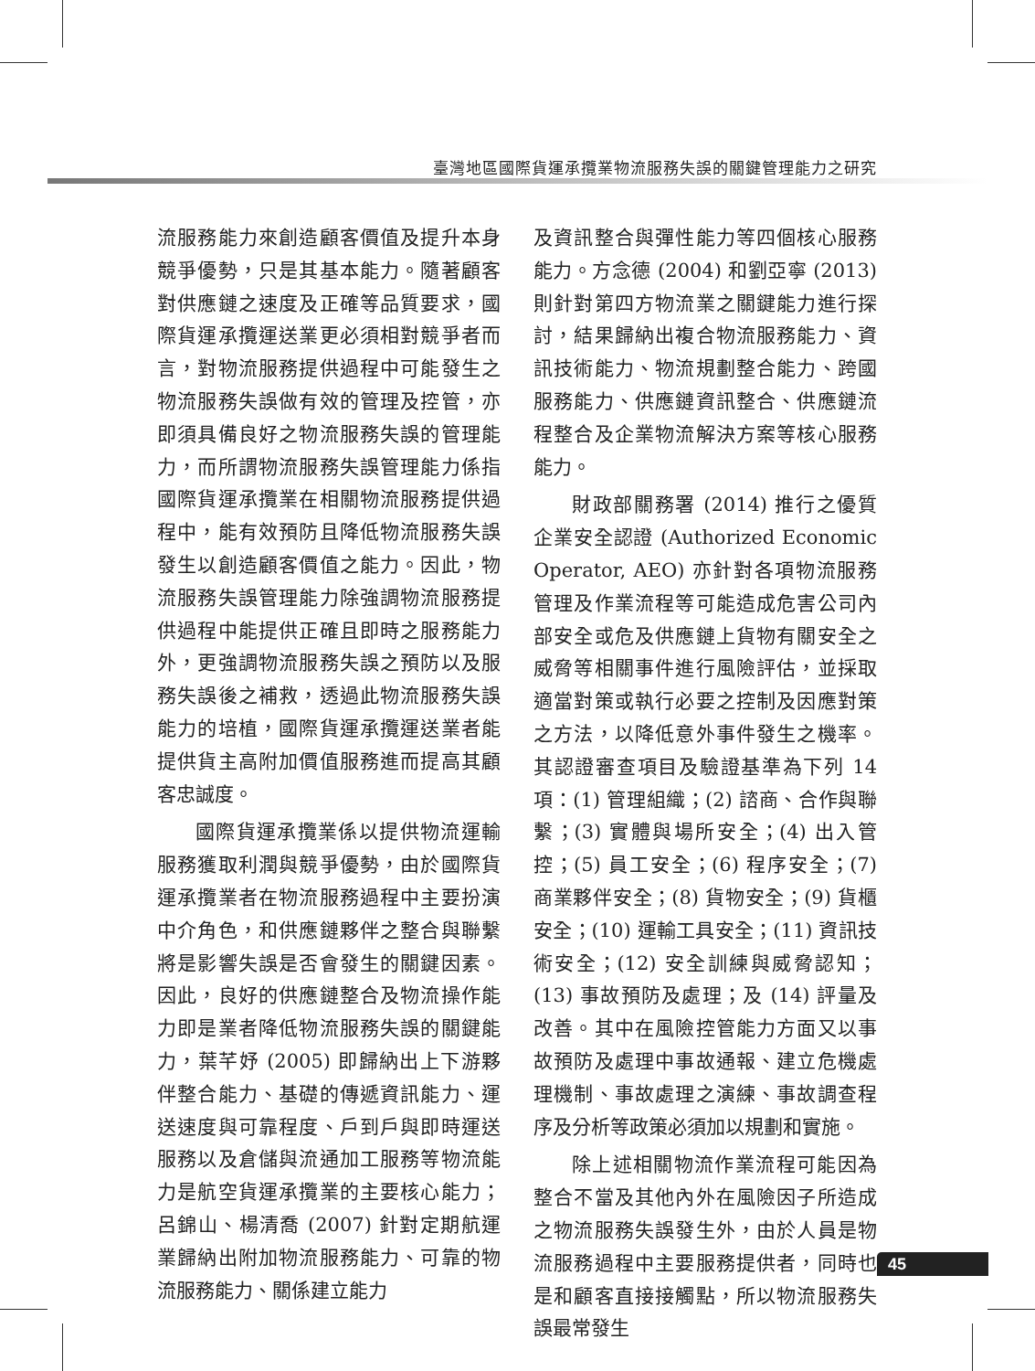臺灣地區國際貨運承攬業物流服務失誤的關鍵管理能力之研究
流服務能力來創造顧客價值及提升本身競爭優勢，只是其基本能力。隨著顧客對供應鏈之速度及正確等品質要求，國際貨運承攬運送業更必須相對競爭者而言，對物流服務提供過程中可能發生之物流服務失誤做有效的管理及控管，亦即須具備良好之物流服務失誤的管理能力，而所謂物流服務失誤管理能力係指國際貨運承攬業在相關物流服務提供過程中，能有效預防且降低物流服務失誤發生以創造顧客價值之能力。因此，物流服務失誤管理能力除強調物流服務提供過程中能提供正確且即時之服務能力外，更強調物流服務失誤之預防以及服務失誤後之補救，透過此物流服務失誤能力的培植，國際貨運承攬運送業者能提供貨主高附加價值服務進而提高其顧客忠誠度。
國際貨運承攬業係以提供物流運輸服務獲取利潤與競爭優勢，由於國際貨運承攬業者在物流服務過程中主要扮演中介角色，和供應鏈夥伴之整合與聯繫將是影響失誤是否會發生的關鍵因素。因此，良好的供應鏈整合及物流操作能力即是業者降低物流服務失誤的關鍵能力，葉芊妤 (2005) 即歸納出上下游夥伴整合能力、基礎的傳遞資訊能力、運送速度與可靠程度、戶到戶與即時運送服務以及倉儲與流通加工服務等物流能力是航空貨運承攬業的主要核心能力；呂錦山、楊清喬 (2007) 針對定期航運業歸納出附加物流服務能力、可靠的物流服務能力、關係建立能力
及資訊整合與彈性能力等四個核心服務能力。方念德 (2004) 和劉亞寧 (2013) 則針對第四方物流業之關鍵能力進行探討，結果歸納出複合物流服務能力、資訊技術能力、物流規劃整合能力、跨國服務能力、供應鏈資訊整合、供應鏈流程整合及企業物流解決方案等核心服務能力。
財政部關務署 (2014) 推行之優質企業安全認證 (Authorized Economic Operator, AEO) 亦針對各項物流服務管理及作業流程等可能造成危害公司內部安全或危及供應鏈上貨物有關安全之威脅等相關事件進行風險評估，並採取適當對策或執行必要之控制及因應對策之方法，以降低意外事件發生之機率。其認證審查項目及驗證基準為下列 14 項：(1) 管理組織；(2) 諮商、合作與聯繫；(3) 實體與場所安全；(4) 出入管控；(5) 員工安全；(6) 程序安全；(7) 商業夥伴安全；(8) 貨物安全；(9) 貨櫃安全；(10) 運輸工具安全；(11) 資訊技術安全；(12) 安全訓練與威脅認知；(13) 事故預防及處理；及 (14) 評量及改善。其中在風險控管能力方面又以事故預防及處理中事故通報、建立危機處理機制、事故處理之演練、事故調查程序及分析等政策必須加以規劃和實施。
除上述相關物流作業流程可能因為整合不當及其他內外在風險因子所造成之物流服務失誤發生外，由於人員是物流服務過程中主要服務提供者，同時也是和顧客直接接觸點，所以物流服務失誤最常發生
45